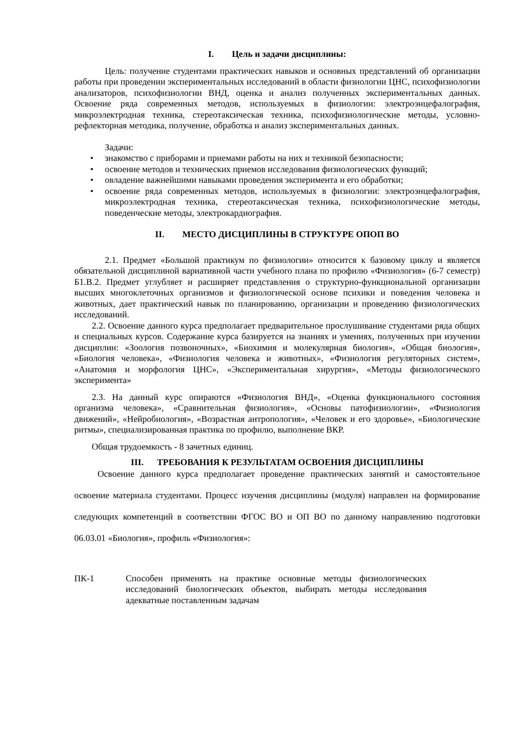I. Цель и задачи дисциплины:
Цель: получение студентами практических навыков и основных представлений об организации работы при проведении экспериментальных исследований в области физиологии ЦНС, психофизиологии анализаторов, психофизиологии ВНД, оценка и анализ полученных экспериментальных данных. Освоение ряда современных методов, используемых в физиологии: электроэнцефалография, микроэлектродная техника, стереотаксическая техника, психофизиологические методы, условно-рефлекторная методика, получение, обработка и анализ экспериментальных данных.
Задачи:
• знакомство с приборами и приемами работы на них и техникой безопасности;
• освоение методов и технических приемов исследования физиологических функций;
• овладение важнейшими навыками проведения эксперимента и его обработки;
• освоение ряда современных методов, используемых в физиологии: электроэнцефалография, микроэлектродная техника, стереотаксическая техника, психофизиологические методы, поведенческие методы, электрокардиография.
II. МЕСТО ДИСЦИПЛИНЫ В СТРУКТУРЕ ОПОП ВО
2.1. Предмет «Большой практикум по физиологии» относится к базовому циклу и является обязательной дисциплиной вариативной части учебного плана по профилю «Физиология» (6-7 семестр) Б1.В.2. Предмет углубляет и расширяет представления о структурно-функциональной организации высших многоклеточных организмов и физиологической основе психики и поведения человека и животных, дает практический навык по планированию, организации и проведению физиологических исследований.
2.2. Освоение данного курса предполагает предварительное прослушивание студентами ряда общих и специальных курсов. Содержание курса базируется на знаниях и умениях, полученных при изучении дисциплин: «Зоология позвоночных», «Биохимия и молекулярная биология», «Общая биология», «Биология человека», «Физиология человека и животных», «Физиология регуляторных систем», «Анатомия и морфология ЦНС», «Экспериментальная хирургия», «Методы физиологического эксперимента»
2.3. На данный курс опираются «Физиология ВНД», «Оценка функционального состояния организма человека», «Сравнительная физиология», «Основы патофизиологии», «Физиология движений», «Нейробиология», «Возрастная антропология», «Человек и его здоровье», «Биологические ритмы», специализированная практика по профилю, выполнение ВКР.
Общая трудоемкость - 8 зачетных единиц.
III. ТРЕБОВАНИЯ К РЕЗУЛЬТАТАМ ОСВОЕНИЯ ДИСЦИПЛИНЫ
Освоение данного курса предполагает проведение практических занятий и самостоятельное освоение материала студентами. Процесс изучения дисциплины (модуля) направлен на формирование следующих компетенций в соответствии ФГОС ВО и ОП ВО по данному направлению подготовки 06.03.01 «Биология», профиль «Физиология»:
ПК-1 Способен применять на практике основные методы физиологических исследований биологических объектов, выбирать методы исследования адекватные поставленным задачам